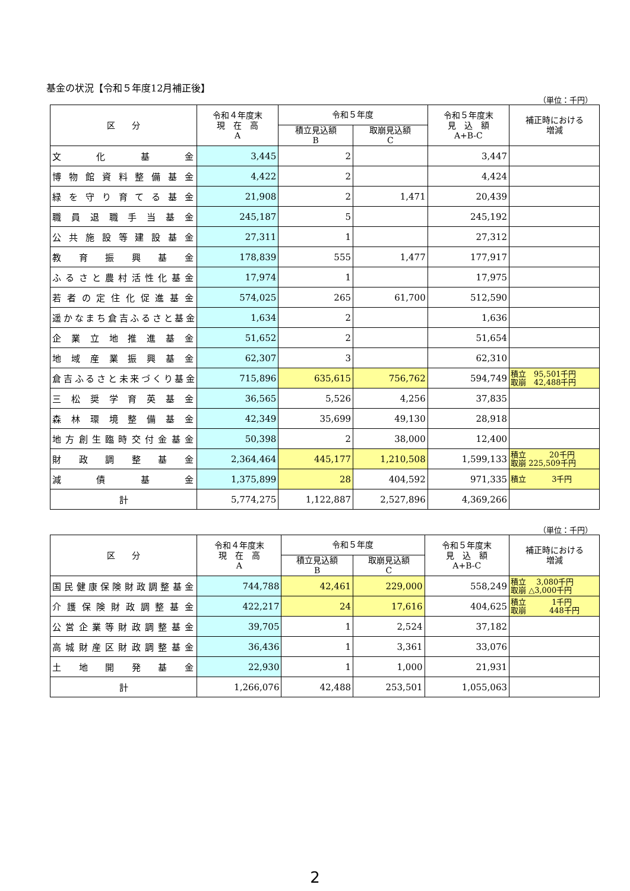基金の状況【令和５年度12月補正後】
（単位：千円）
| 区 分 | 令和４年度末 現 在 高 A | 令和５年度 | | 令和５年度末 見 込 額 A+B-C | 補正時における 増減 |
| --- | --- | --- | --- | --- | --- |
| | | 積立見込額 B | 取崩見込額 C | | |
| 文化基金 | 3,445 | 2 | | 3,447 | |
| 博物館資料整備基金 | 4,422 | 2 | | 4,424 | |
| 緑を守り育てる基金 | 21,908 | 2 | 1,471 | 20,439 | |
| 職員退職手当基金 | 245,187 | 5 | | 245,192 | |
| 公共施設等建設基金 | 27,311 | 1 | | 27,312 | |
| 教育振興基金 | 178,839 | 555 | 1,477 | 177,917 | |
| ふるさと農村活性化基金 | 17,974 | 1 | | 17,975 | |
| 若者の定住化促進基金 | 574,025 | 265 | 61,700 | 512,590 | |
| 遥かなまち倉吉ふるさと基金 | 1,634 | 2 | | 1,636 | |
| 企業立地推進基金 | 51,652 | 2 | | 51,654 | |
| 地域産業振興基金 | 62,307 | 3 | | 62,310 | |
| 倉吉ふるさと未来づくり基金 | 715,896 | 635,615 | 756,762 | 594,749 | 積立 95,501千円 取崩 42,488千円 |
| 三松奨学育英基金 | 36,565 | 5,526 | 4,256 | 37,835 | |
| 森林環境整備基金 | 42,349 | 35,699 | 49,130 | 28,918 | |
| 地方創生臨時交付金基金 | 50,398 | 2 | 38,000 | 12,400 | |
| 財政調整基金 | 2,364,464 | 445,177 | 1,210,508 | 1,599,133 | 積立 20千円 取崩 225,509千円 |
| 減債基金 | 1,375,899 | 28 | 404,592 | 971,335 | 積立 3千円 |
| 計 | 5,774,275 | 1,122,887 | 2,527,896 | 4,369,266 | |
（単位：千円）
| 区 分 | 令和４年度末 現 在 高 A | 令和５年度 | | 令和５年度末 見 込 額 A+B-C | 補正時における 増減 |
| --- | --- | --- | --- | --- | --- |
| | | 積立見込額 B | 取崩見込額 C | | |
| 国民健康保険財政調整基金 | 744,788 | 42,461 | 229,000 | 558,249 | 積立 3,080千円 取崩 △3,000千円 |
| 介護保険財政調整基金 | 422,217 | 24 | 17,616 | 404,625 | 積立 1千円 取崩 448千円 |
| 公営企業等財政調整基金 | 39,705 | 1 | 2,524 | 37,182 | |
| 高城財産区財政調整基金 | 36,436 | 1 | 3,361 | 33,076 | |
| 土地開発基金 | 22,930 | 1 | 1,000 | 21,931 | |
| 計 | 1,266,076 | 42,488 | 253,501 | 1,055,063 | |
2